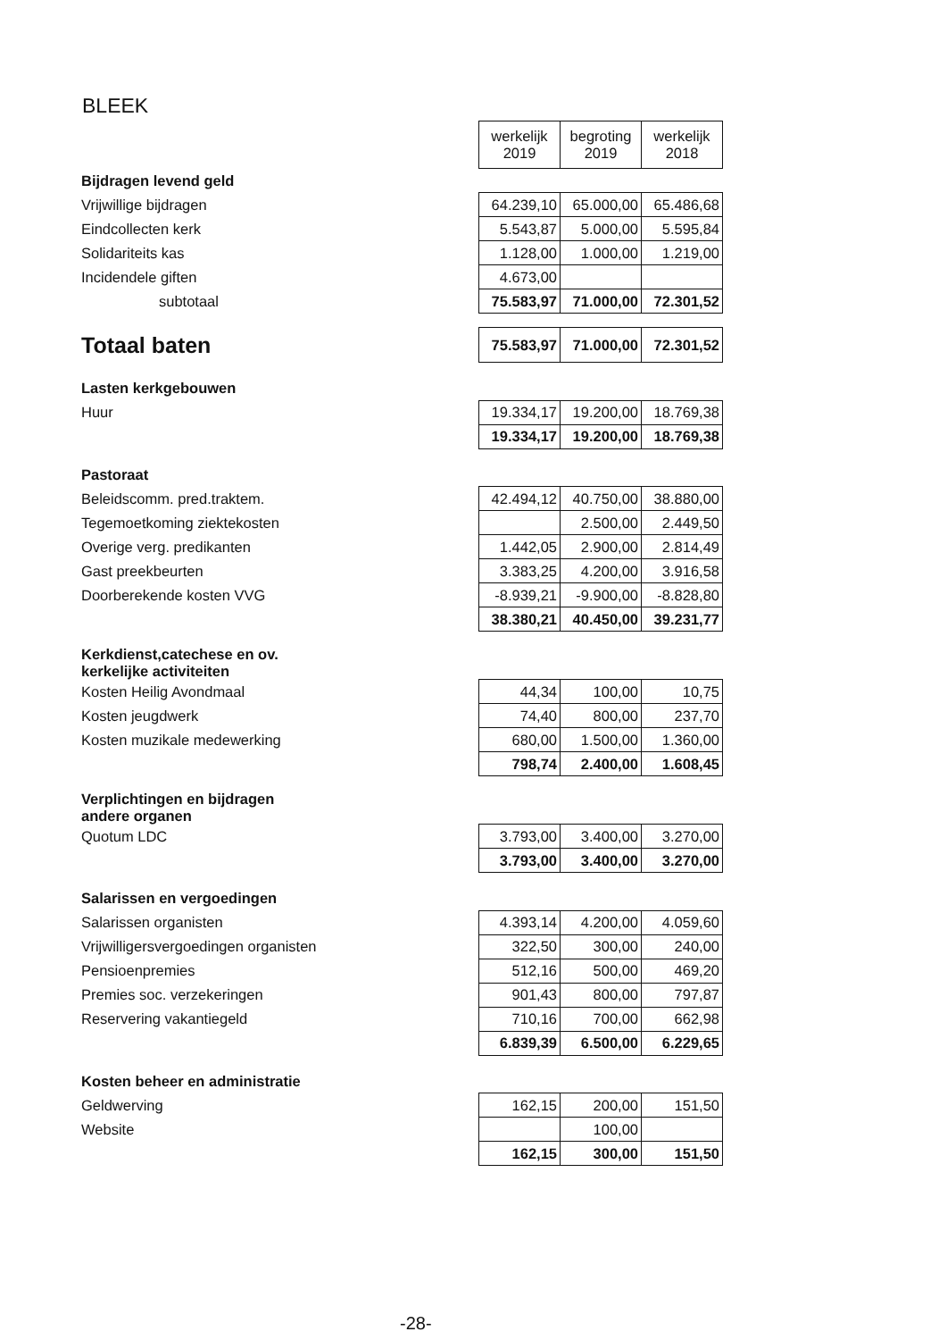BLEEK
| | werkelijk 2019 | begroting 2019 | werkelijk 2018 |
| Bijdragen levend geld | | | |
| Vrijwillige bijdragen | 64.239,10 | 65.000,00 | 65.486,68 |
| Eindcollecten kerk | 5.543,87 | 5.000,00 | 5.595,84 |
| Solidariteits kas | 1.128,00 | 1.000,00 | 1.219,00 |
| Incidendele giften | 4.673,00 | | |
| subtotaal | 75.583,97 | 71.000,00 | 72.301,52 |
| Totaal baten | 75.583,97 | 71.000,00 | 72.301,52 |
| Lasten kerkgebouwen | | | |
| Huur | 19.334,17 | 19.200,00 | 18.769,38 |
| | 19.334,17 | 19.200,00 | 18.769,38 |
| Pastoraat | | | |
| Beleidscomm. pred.traktem. | 42.494,12 | 40.750,00 | 38.880,00 |
| Tegemoetkoming ziektekosten | | 2.500,00 | 2.449,50 |
| Overige verg. predikanten | 1.442,05 | 2.900,00 | 2.814,49 |
| Gast preekbeurten | 3.383,25 | 4.200,00 | 3.916,58 |
| Doorberekende kosten VVG | -8.939,21 | -9.900,00 | -8.828,80 |
| | 38.380,21 | 40.450,00 | 39.231,77 |
| Kerkdienst,catechese en ov. kerkelijke activiteiten | | | |
| Kosten Heilig Avondmaal | 44,34 | 100,00 | 10,75 |
| Kosten jeugdwerk | 74,40 | 800,00 | 237,70 |
| Kosten muzikale medewerking | 680,00 | 1.500,00 | 1.360,00 |
| | 798,74 | 2.400,00 | 1.608,45 |
| Verplichtingen en bijdragen andere organen | | | |
| Quotum LDC | 3.793,00 | 3.400,00 | 3.270,00 |
| | 3.793,00 | 3.400,00 | 3.270,00 |
| Salarissen en vergoedingen | | | |
| Salarissen organisten | 4.393,14 | 4.200,00 | 4.059,60 |
| Vrijwilligersvergoedingen organisten | 322,50 | 300,00 | 240,00 |
| Pensioenpremies | 512,16 | 500,00 | 469,20 |
| Premies soc. verzekeringen | 901,43 | 800,00 | 797,87 |
| Reservering vakantiegeld | 710,16 | 700,00 | 662,98 |
| | 6.839,39 | 6.500,00 | 6.229,65 |
| Kosten beheer en administratie | | | |
| Geldwerving | 162,15 | 200,00 | 151,50 |
| Website | | 100,00 | |
| | 162,15 | 300,00 | 151,50 |
-28-